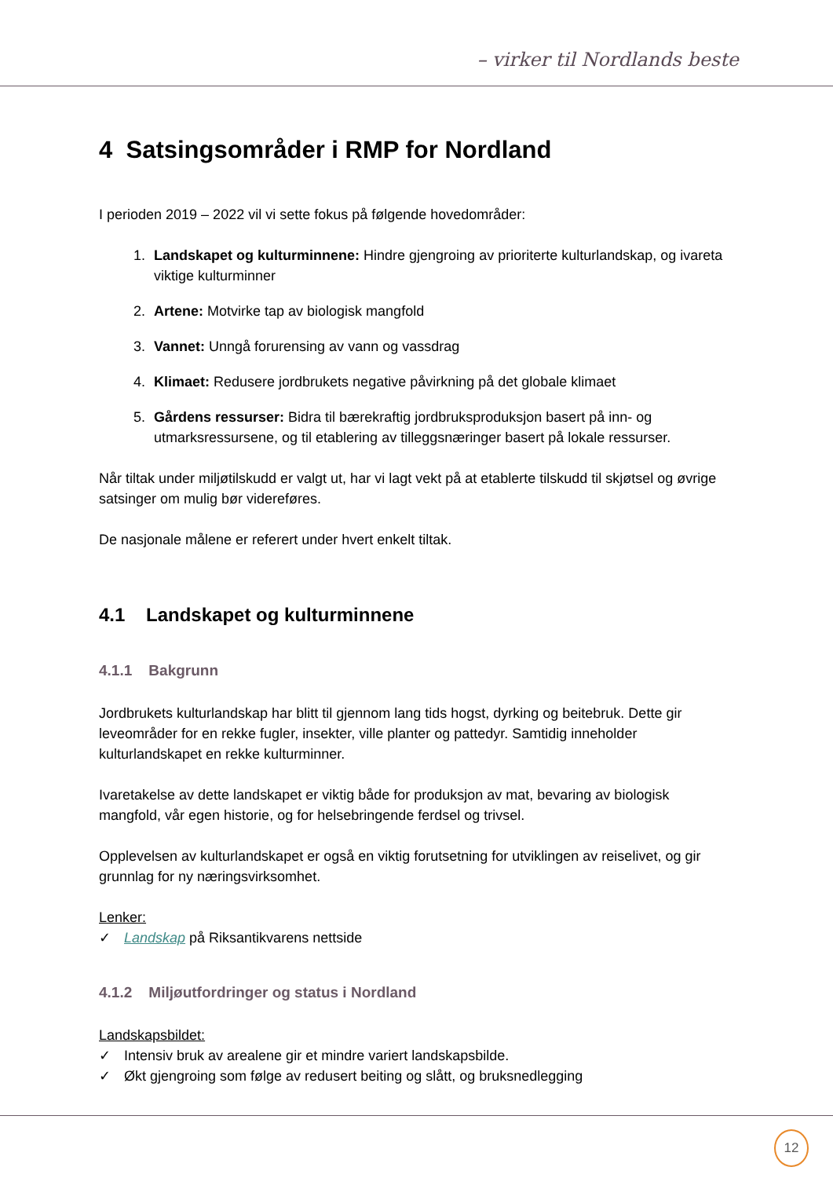– virker til Nordlands beste
4 Satsingsområder i RMP for Nordland
I perioden 2019 – 2022 vil vi sette fokus på følgende hovedområder:
1. Landskapet og kulturminnene: Hindre gjengroing av prioriterte kulturlandskap, og ivareta viktige kulturminner
2. Artene: Motvirke tap av biologisk mangfold
3. Vannet: Unngå forurensing av vann og vassdrag
4. Klimaet: Redusere jordbrukets negative påvirkning på det globale klimaet
5. Gårdens ressurser: Bidra til bærekraftig jordbruksproduksjon basert på inn- og utmarksressursene, og til etablering av tilleggsnæringer basert på lokale ressurser.
Når tiltak under miljøtilskudd er valgt ut, har vi lagt vekt på at etablerte tilskudd til skjøtsel og øvrige satsinger om mulig bør videreføres.
De nasjonale målene er referert under hvert enkelt tiltak.
4.1 Landskapet og kulturminnene
4.1.1 Bakgrunn
Jordbrukets kulturlandskap har blitt til gjennom lang tids hogst, dyrking og beitebruk. Dette gir leveområder for en rekke fugler, insekter, ville planter og pattedyr. Samtidig inneholder kulturlandskapet en rekke kulturminner.
Ivaretakelse av dette landskapet er viktig både for produksjon av mat, bevaring av biologisk mangfold, vår egen historie, og for helsebringende ferdsel og trivsel.
Opplevelsen av kulturlandskapet er også en viktig forutsetning for utviklingen av reiselivet, og gir grunnlag for ny næringsvirksomhet.
Lenker:
✓ Landskap på Riksantikvarens nettside
4.1.2 Miljøutfordringer og status i Nordland
Landskapsbildet:
✓ Intensiv bruk av arealene gir et mindre variert landskapsbilde.
✓ Økt gjengroing som følge av redusert beiting og slått, og bruksnedlegging
12